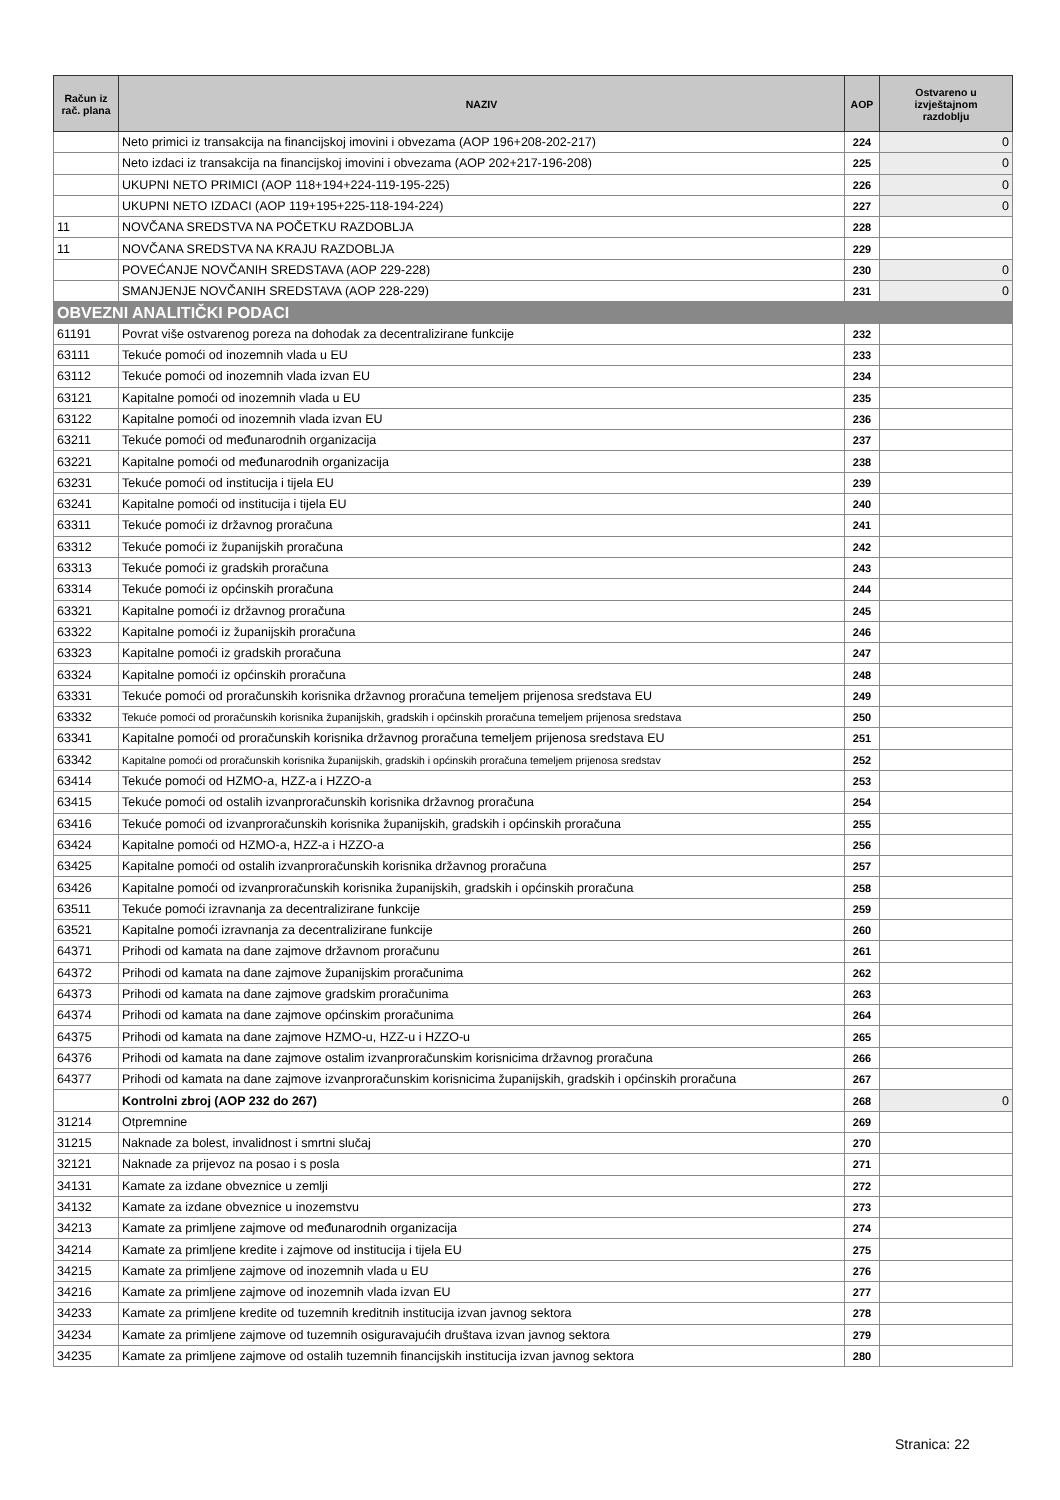| Račun iz rač. plana | NAZIV | AOP | Ostvareno u izvještajnom razdoblju |
| --- | --- | --- | --- |
| | Neto primici iz transakcija na financijskoj imovini i obvezama (AOP 196+208-202-217) | 224 | 0 |
| | Neto izdaci iz transakcija na financijskoj imovini i obvezama (AOP 202+217-196-208) | 225 | 0 |
| | UKUPNI NETO PRIMICI (AOP 118+194+224-119-195-225) | 226 | 0 |
| | UKUPNI NETO IZDACI (AOP 119+195+225-118-194-224) | 227 | 0 |
| 11 | NOVČANA SREDSTVA NA POČETKU RAZDOBLJA | 228 | |
| 11 | NOVČANA SREDSTVA NA KRAJU RAZDOBLJA | 229 | |
| | POVEĆANJE NOVČANIH SREDSTAVA (AOP 229-228) | 230 | 0 |
| | SMANJENJE NOVČANIH SREDSTAVA (AOP 228-229) | 231 | 0 |
| OBVEZNI ANALITIČKI PODACI | | | |
| 61191 | Povrat više ostvarenog poreza na dohodak za decentralizirane funkcije | 232 | |
| 63111 | Tekuće pomoći od inozemnih vlada u EU | 233 | |
| 63112 | Tekuće pomoći od inozemnih vlada izvan EU | 234 | |
| 63121 | Kapitalne pomoći od inozemnih vlada u EU | 235 | |
| 63122 | Kapitalne pomoći od inozemnih vlada izvan EU | 236 | |
| 63211 | Tekuće pomoći od međunarodnih organizacija | 237 | |
| 63221 | Kapitalne pomoći od međunarodnih organizacija | 238 | |
| 63231 | Tekuće pomoći od institucija i tijela EU | 239 | |
| 63241 | Kapitalne pomoći od institucija i tijela EU | 240 | |
| 63311 | Tekuće pomoći iz državnog proračuna | 241 | |
| 63312 | Tekuće pomoći iz županijskih proračuna | 242 | |
| 63313 | Tekuće pomoći iz gradskih proračuna | 243 | |
| 63314 | Tekuće pomoći iz općinskih proračuna | 244 | |
| 63321 | Kapitalne pomoći iz državnog proračuna | 245 | |
| 63322 | Kapitalne pomoći iz županijskih proračuna | 246 | |
| 63323 | Kapitalne pomoći iz gradskih proračuna | 247 | |
| 63324 | Kapitalne pomoći iz općinskih proračuna | 248 | |
| 63331 | Tekuće pomoći od proračunskih korisnika državnog proračuna temeljem prijenosa sredstava EU | 249 | |
| 63332 | Tekuće pomoći od proračunskih korisnika županijskih, gradskih i općinskih proračuna temeljem prijenosa sredstava | 250 | |
| 63341 | Kapitalne pomoći od proračunskih korisnika državnog proračuna temeljem prijenosa sredstava EU | 251 | |
| 63342 | Kapitalne pomoći od proračunskih korisnika županijskih, gradskih i općinskih proračuna temeljem prijenosa sredstav | 252 | |
| 63414 | Tekuće pomoći od HZMO-a, HZZ-a i HZZO-a | 253 | |
| 63415 | Tekuće pomoći od ostalih izvanproračunskih korisnika državnog proračuna | 254 | |
| 63416 | Tekuće pomoći od izvanproračunskih korisnika županijskih, gradskih i općinskih proračuna | 255 | |
| 63424 | Kapitalne pomoći od HZMO-a, HZZ-a i HZZO-a | 256 | |
| 63425 | Kapitalne pomoći od ostalih izvanproračunskih korisnika državnog proračuna | 257 | |
| 63426 | Kapitalne pomoći od izvanproračunskih korisnika županijskih, gradskih i općinskih proračuna | 258 | |
| 63511 | Tekuće pomoći izravnanja za decentralizirane funkcije | 259 | |
| 63521 | Kapitalne pomoći izravnanja za decentralizirane funkcije | 260 | |
| 64371 | Prihodi od kamata na dane zajmove državnom proračunu | 261 | |
| 64372 | Prihodi od kamata na dane zajmove županijskim proračunima | 262 | |
| 64373 | Prihodi od kamata na dane zajmove gradskim proračunima | 263 | |
| 64374 | Prihodi od kamata na dane zajmove općinskim proračunima | 264 | |
| 64375 | Prihodi od kamata na dane zajmove HZMO-u, HZZ-u i HZZO-u | 265 | |
| 64376 | Prihodi od kamata na dane zajmove ostalim izvanproračunskim korisnicima državnog proračuna | 266 | |
| 64377 | Prihodi od kamata na dane zajmove izvanproračunskim korisnicima županijskih, gradskih i općinskih proračuna | 267 | |
| | Kontrolni zbroj (AOP 232 do 267) | 268 | 0 |
| 31214 | Otpremnine | 269 | |
| 31215 | Naknade za bolest, invalidnost i smrtni slučaj | 270 | |
| 32121 | Naknade za prijevoz na posao i s posla | 271 | |
| 34131 | Kamate za izdane obveznice u zemlji | 272 | |
| 34132 | Kamate za izdane obveznice u inozemstvu | 273 | |
| 34213 | Kamate za primljene zajmove od međunarodnih organizacija | 274 | |
| 34214 | Kamate za primljene kredite i zajmove od institucija i tijela EU | 275 | |
| 34215 | Kamate za primljene zajmove od inozemnih vlada u EU | 276 | |
| 34216 | Kamate za primljene zajmove od inozemnih vlada izvan EU | 277 | |
| 34233 | Kamate za primljene kredite od tuzemnih kreditnih institucija izvan javnog sektora | 278 | |
| 34234 | Kamate za primljene zajmove od tuzemnih osiguravajućih društava izvan javnog sektora | 279 | |
| 34235 | Kamate za primljene zajmove od ostalih tuzemnih financijskih institucija izvan javnog sektora | 280 | |
Stranica: 22